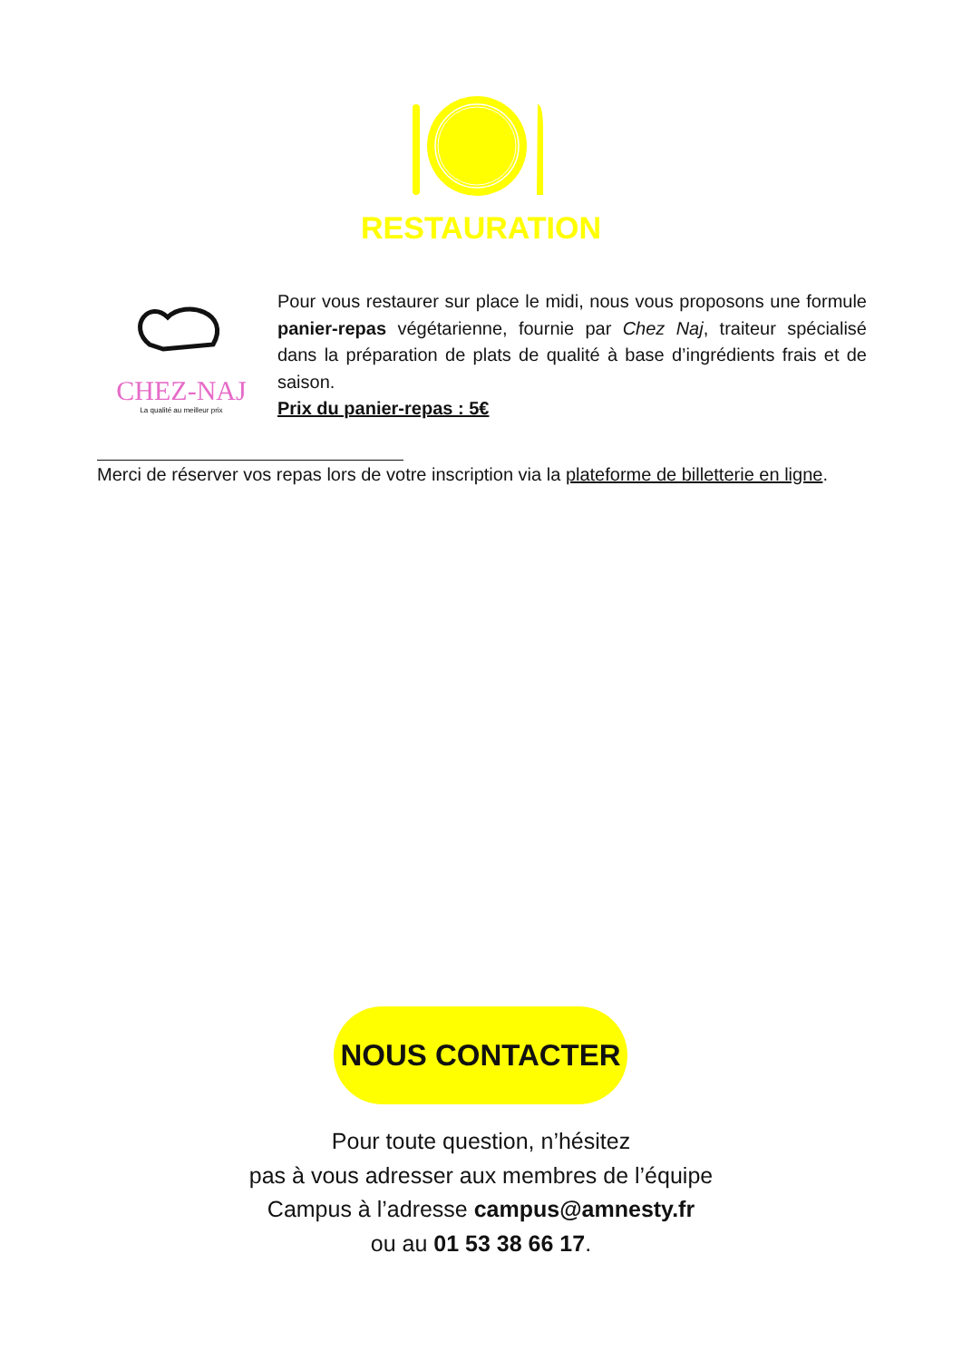RESTAURATION
CHEZ-NAJ
La qualité au meilleur prix
Pour vous restaurer sur place le midi, nous vous proposons une formule panier-repas végétarienne, fournie par Chez Naj, traiteur spécialisé dans la préparation de plats de qualité à base d’ingrédients frais et de saison.
Prix du panier-repas : 5€
Merci de réserver vos repas lors de votre inscription via la plateforme de billetterie en ligne.
NOUS CONTACTER
Pour toute question, n’hésitez
pas à vous adresser aux membres de l’équipe
Campus à l’adresse campus@amnesty.fr
ou au 01 53 38 66 17.